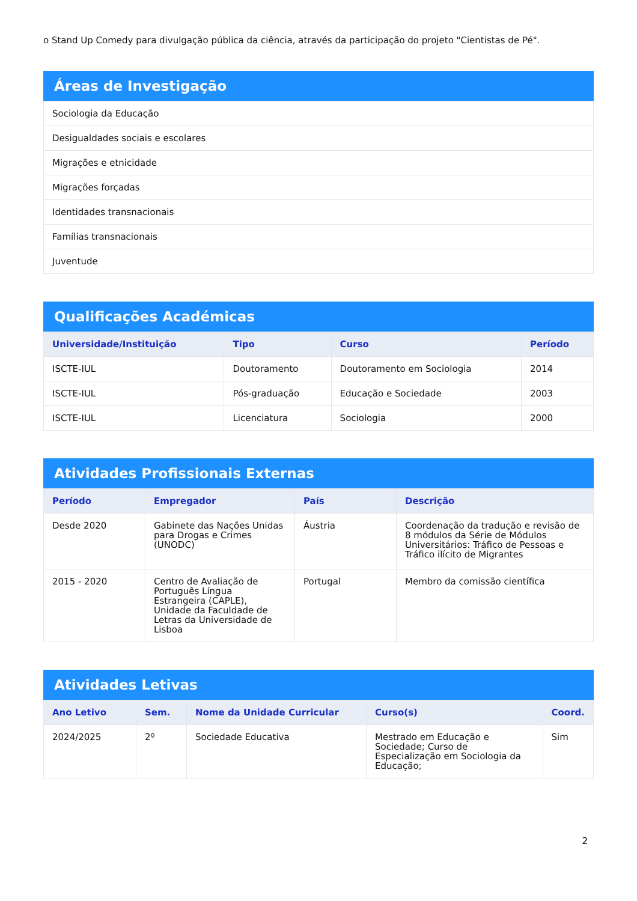o Stand Up Comedy para divulgação pública da ciência, através da participação do projeto "Cientistas de Pé".
Áreas de Investigação
| Sociologia da Educação |
| Desigualdades sociais e escolares |
| Migrações e etnicidade |
| Migrações forçadas |
| Identidades transnacionais |
| Famílias transnacionais |
| Juventude |
Qualificações Académicas
| Universidade/Instituição | Tipo | Curso | Período |
| --- | --- | --- | --- |
| ISCTE-IUL | Doutoramento | Doutoramento em Sociologia | 2014 |
| ISCTE-IUL | Pós-graduação | Educação e Sociedade | 2003 |
| ISCTE-IUL | Licenciatura | Sociologia | 2000 |
Atividades Profissionais Externas
| Período | Empregador | País | Descrição |
| --- | --- | --- | --- |
| Desde 2020 | Gabinete das Nações Unidas para Drogas e Crimes (UNODC) | Áustria | Coordenação da tradução e revisão de 8 módulos da Série de Módulos Universitários: Tráfico de Pessoas e Tráfico ilícito de Migrantes |
| 2015 - 2020 | Centro de Avaliação de Português Língua Estrangeira (CAPLE), Unidade da Faculdade de Letras da Universidade de Lisboa | Portugal | Membro da comissão científica |
Atividades Letivas
| Ano Letivo | Sem. | Nome da Unidade Curricular | Curso(s) | Coord. |
| --- | --- | --- | --- | --- |
| 2024/2025 | 2º | Sociedade Educativa | Mestrado em Educação e Sociedade; Curso de Especialização em Sociologia da Educação; | Sim |
2